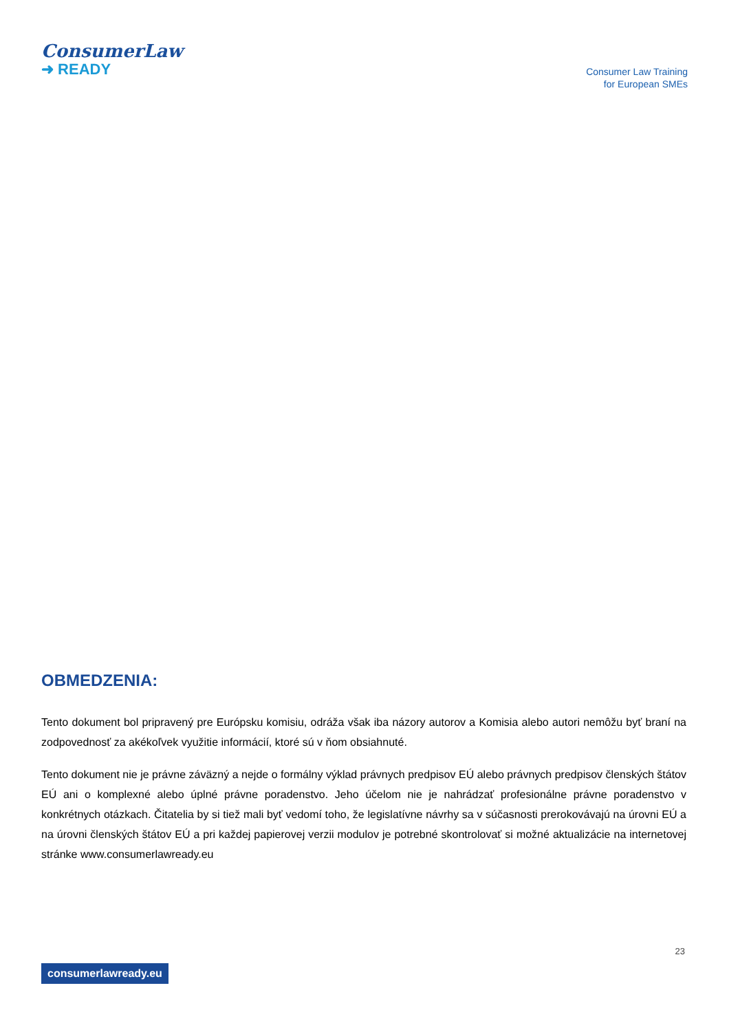ConsumerLaw
➜ READY
Consumer Law Training
for European SMEs
OBMEDZENIA:
Tento dokument bol pripravený pre Európsku komisiu, odráža však iba názory autorov a Komisia alebo autori nemôžu byť braní na zodpovednosť za akékoľvek využitie informácií, ktoré sú v ňom obsiahnuté.
Tento dokument nie je právne záväzný a nejde o formálny výklad právnych predpisov EÚ alebo právnych predpisov členských štátov EÚ ani o komplexné alebo úplné právne poradenstvo. Jeho účelom nie je nahrádzať profesionálne právne poradenstvo v konkrétnych otázkach. Čitatelia by si tiež mali byť vedomí toho, že legislatívne návrhy sa v súčasnosti prerokovávajú na úrovni EÚ a na úrovni členských štátov EÚ a pri každej papierovej verzii modulov je potrebné skontrolovať si možné aktualizácie na internetovej stránke www.consumerlawready.eu
23
consumerlawready.eu